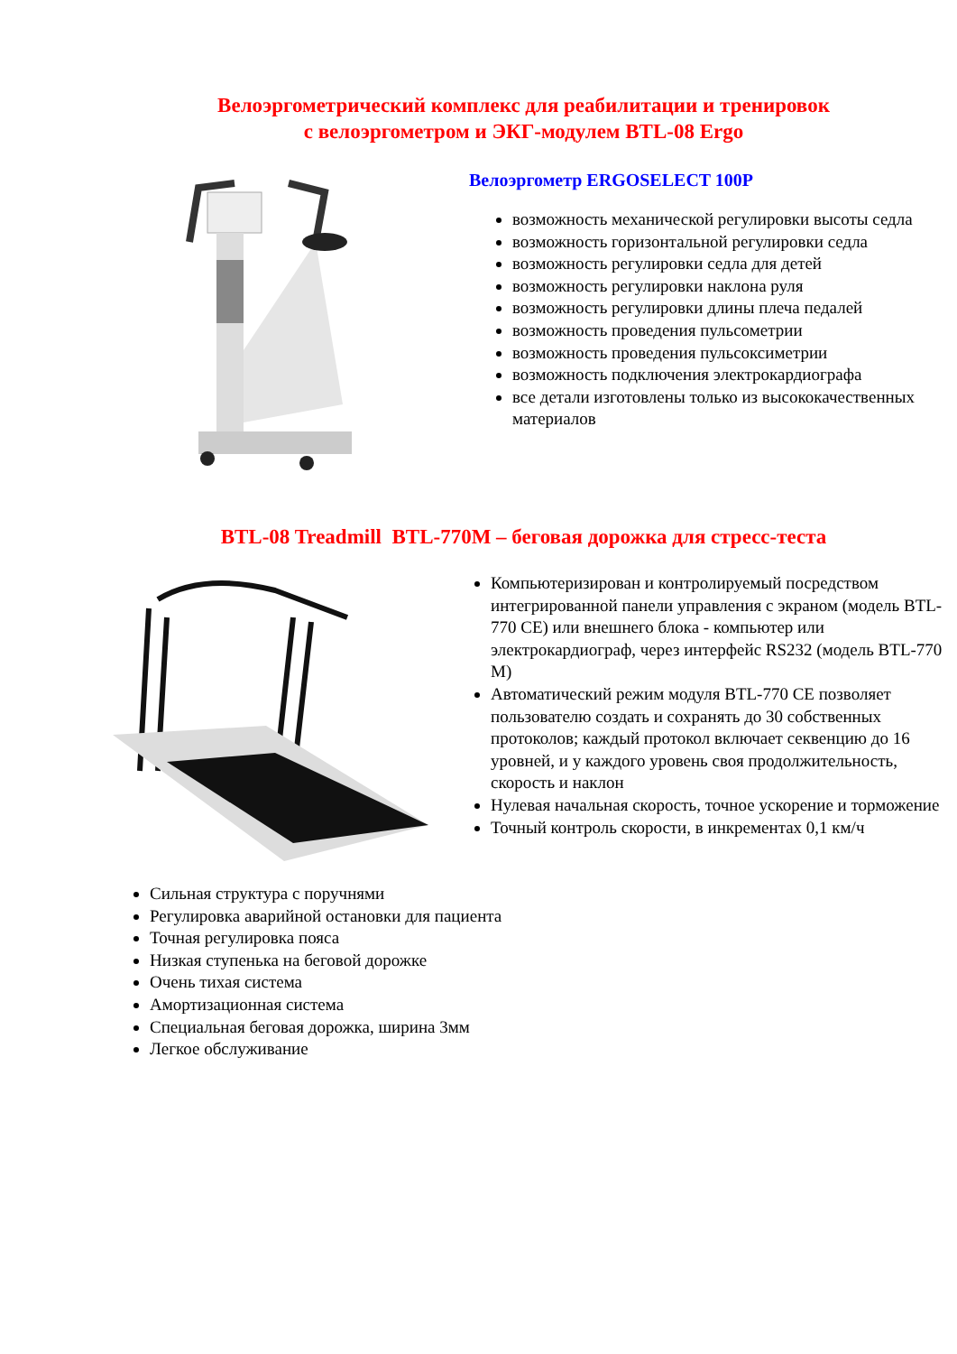Велоэргометрический комплекс для реабилитации и тренировок
с велоэргометром и ЭКГ-модулем BTL-08 Ergo
Велоэргометр ERGOSELECT 100P
возможность механической регулировки высоты седла
возможность горизонтальной регулировки седла
возможность регулировки седла для детей
возможность регулировки наклона руля
возможность регулировки длины плеча педалей
возможность проведения пульсометрии
возможность проведения пульсоксиметрии
возможность подключения электрокардиографа
все детали изготовлены только из высококачественных материалов
BTL-08 Treadmill BTL-770M – беговая дорожка для стресс-теста
Компьютеризирован и контролируемый посредством интегрированной панели управления с экраном (модель BTL-770 CE) или внешнего блока - компьютер или электрокардиограф, через интерфейс RS232 (модель BTL-770 M)
Автоматический режим модуля BTL-770 CE позволяет пользователю создать и сохранять до 30 собственных протоколов; каждый протокол включает секвенцию до 16 уровней, и у каждого уровень своя продолжительность, скорость и наклон
Нулевая начальная скорость, точное ускорение и торможение
Точный контроль скорости, в инкрементах 0,1 км/ч
Сильная структура с поручнями
Регулировка аварийной остановки для пациента
Точная регулировка пояса
Низкая ступенька на беговой дорожке
Очень тихая система
Амортизационная система
Специальная беговая дорожка, ширина 3мм
Легкое обслуживание